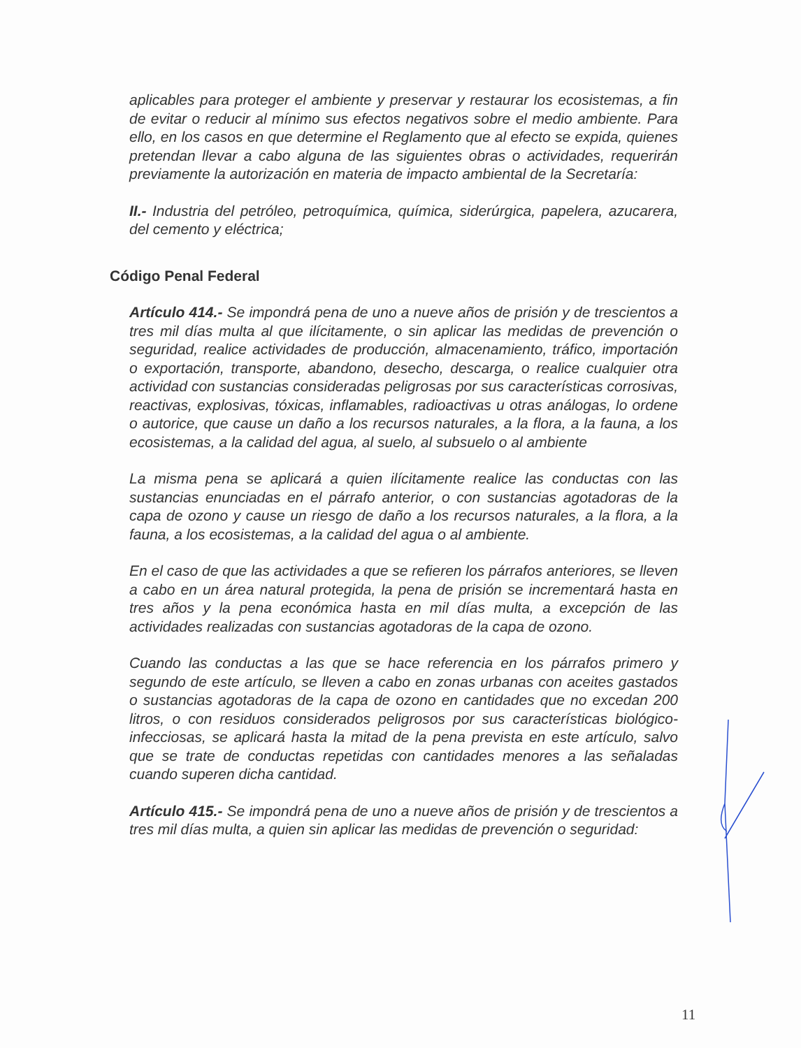aplicables para proteger el ambiente y preservar y restaurar los ecosistemas, a fin de evitar o reducir al mínimo sus efectos negativos sobre el medio ambiente. Para ello, en los casos en que determine el Reglamento que al efecto se expida, quienes pretendan llevar a cabo alguna de las siguientes obras o actividades, requerirán previamente la autorización en materia de impacto ambiental de la Secretaría:
II.- Industria del petróleo, petroquímica, química, siderúrgica, papelera, azucarera, del cemento y eléctrica;
Código Penal Federal
Artículo 414.- Se impondrá pena de uno a nueve años de prisión y de trescientos a tres mil días multa al que ilícitamente, o sin aplicar las medidas de prevención o seguridad, realice actividades de producción, almacenamiento, tráfico, importación o exportación, transporte, abandono, desecho, descarga, o realice cualquier otra actividad con sustancias consideradas peligrosas por sus características corrosivas, reactivas, explosivas, tóxicas, inflamables, radioactivas u otras análogas, lo ordene o autorice, que cause un daño a los recursos naturales, a la flora, a la fauna, a los ecosistemas, a la calidad del agua, al suelo, al subsuelo o al ambiente
La misma pena se aplicará a quien ilícitamente realice las conductas con las sustancias enunciadas en el párrafo anterior, o con sustancias agotadoras de la capa de ozono y cause un riesgo de daño a los recursos naturales, a la flora, a la fauna, a los ecosistemas, a la calidad del agua o al ambiente.
En el caso de que las actividades a que se refieren los párrafos anteriores, se lleven a cabo en un área natural protegida, la pena de prisión se incrementará hasta en tres años y la pena económica hasta en mil días multa, a excepción de las actividades realizadas con sustancias agotadoras de la capa de ozono.
Cuando las conductas a las que se hace referencia en los párrafos primero y segundo de este artículo, se lleven a cabo en zonas urbanas con aceites gastados o sustancias agotadoras de la capa de ozono en cantidades que no excedan 200 litros, o con residuos considerados peligrosos por sus características biológico-infecciosas, se aplicará hasta la mitad de la pena prevista en este artículo, salvo que se trate de conductas repetidas con cantidades menores a las señaladas cuando superen dicha cantidad.
Artículo 415.- Se impondrá pena de uno a nueve años de prisión y de trescientos a tres mil días multa, a quien sin aplicar las medidas de prevención o seguridad:
11